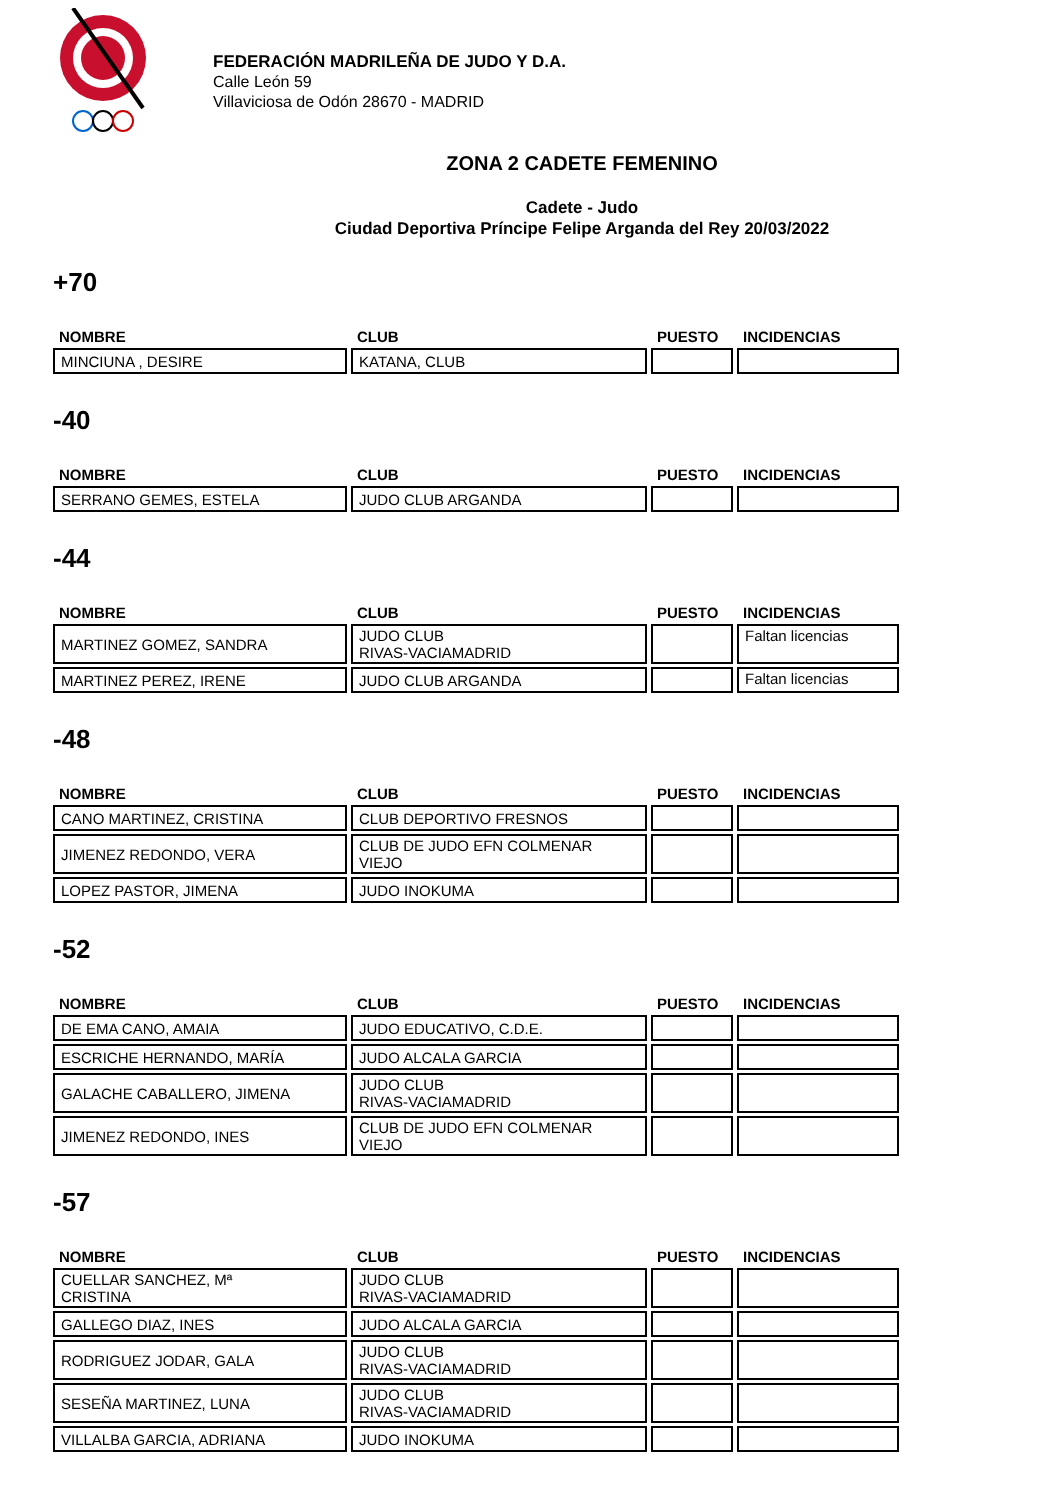FEDERACIÓN MADRILEÑA DE JUDO Y D.A.
Calle León 59
Villaviciosa de Odón 28670 - MADRID
ZONA 2 CADETE FEMENINO
Cadete - Judo
Ciudad Deportiva Príncipe Felipe Arganda del Rey 20/03/2022
+70
| NOMBRE | CLUB | PUESTO | INCIDENCIAS |
| --- | --- | --- | --- |
| MINCIUNA , DESIRE | KATANA, CLUB | | |
-40
| NOMBRE | CLUB | PUESTO | INCIDENCIAS |
| --- | --- | --- | --- |
| SERRANO GEMES, ESTELA | JUDO CLUB ARGANDA | | |
-44
| NOMBRE | CLUB | PUESTO | INCIDENCIAS |
| --- | --- | --- | --- |
| MARTINEZ GOMEZ, SANDRA | JUDO CLUB RIVAS-VACIAMADRID | | Faltan licencias |
| MARTINEZ PEREZ, IRENE | JUDO CLUB ARGANDA | | Faltan licencias |
-48
| NOMBRE | CLUB | PUESTO | INCIDENCIAS |
| --- | --- | --- | --- |
| CANO MARTINEZ, CRISTINA | CLUB DEPORTIVO FRESNOS | | |
| JIMENEZ REDONDO, VERA | CLUB DE JUDO EFN COLMENAR VIEJO | | |
| LOPEZ PASTOR, JIMENA | JUDO INOKUMA | | |
-52
| NOMBRE | CLUB | PUESTO | INCIDENCIAS |
| --- | --- | --- | --- |
| DE EMA CANO, AMAIA | JUDO EDUCATIVO, C.D.E. | | |
| ESCRICHE HERNANDO, MARÍA | JUDO ALCALA GARCIA | | |
| GALACHE CABALLERO, JIMENA | JUDO CLUB RIVAS-VACIAMADRID | | |
| JIMENEZ REDONDO, INES | CLUB DE JUDO EFN COLMENAR VIEJO | | |
-57
| NOMBRE | CLUB | PUESTO | INCIDENCIAS |
| --- | --- | --- | --- |
| CUELLAR SANCHEZ, Mª CRISTINA | JUDO CLUB RIVAS-VACIAMADRID | | |
| GALLEGO DIAZ, INES | JUDO ALCALA GARCIA | | |
| RODRIGUEZ JODAR, GALA | JUDO CLUB RIVAS-VACIAMADRID | | |
| SESEÑA MARTINEZ, LUNA | JUDO CLUB RIVAS-VACIAMADRID | | |
| VILLALBA GARCIA, ADRIANA | JUDO INOKUMA | | |